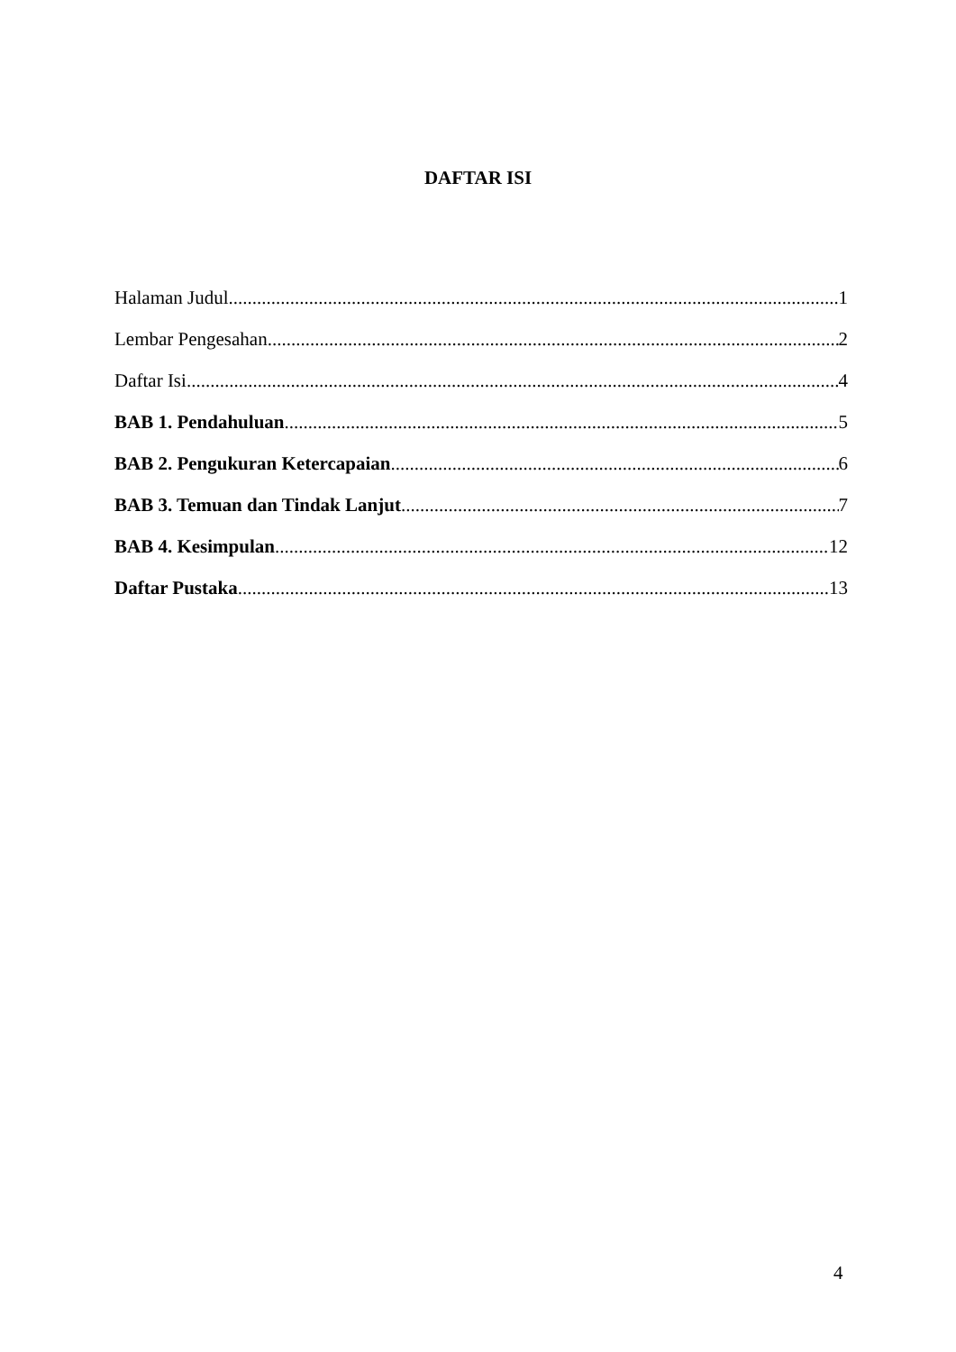DAFTAR ISI
Halaman Judul 1
Lembar Pengesahan 2
Daftar Isi 4
BAB 1. Pendahuluan 5
BAB 2. Pengukuran Ketercapaian 6
BAB 3. Temuan dan Tindak Lanjut 7
BAB 4. Kesimpulan 12
Daftar Pustaka 13
4